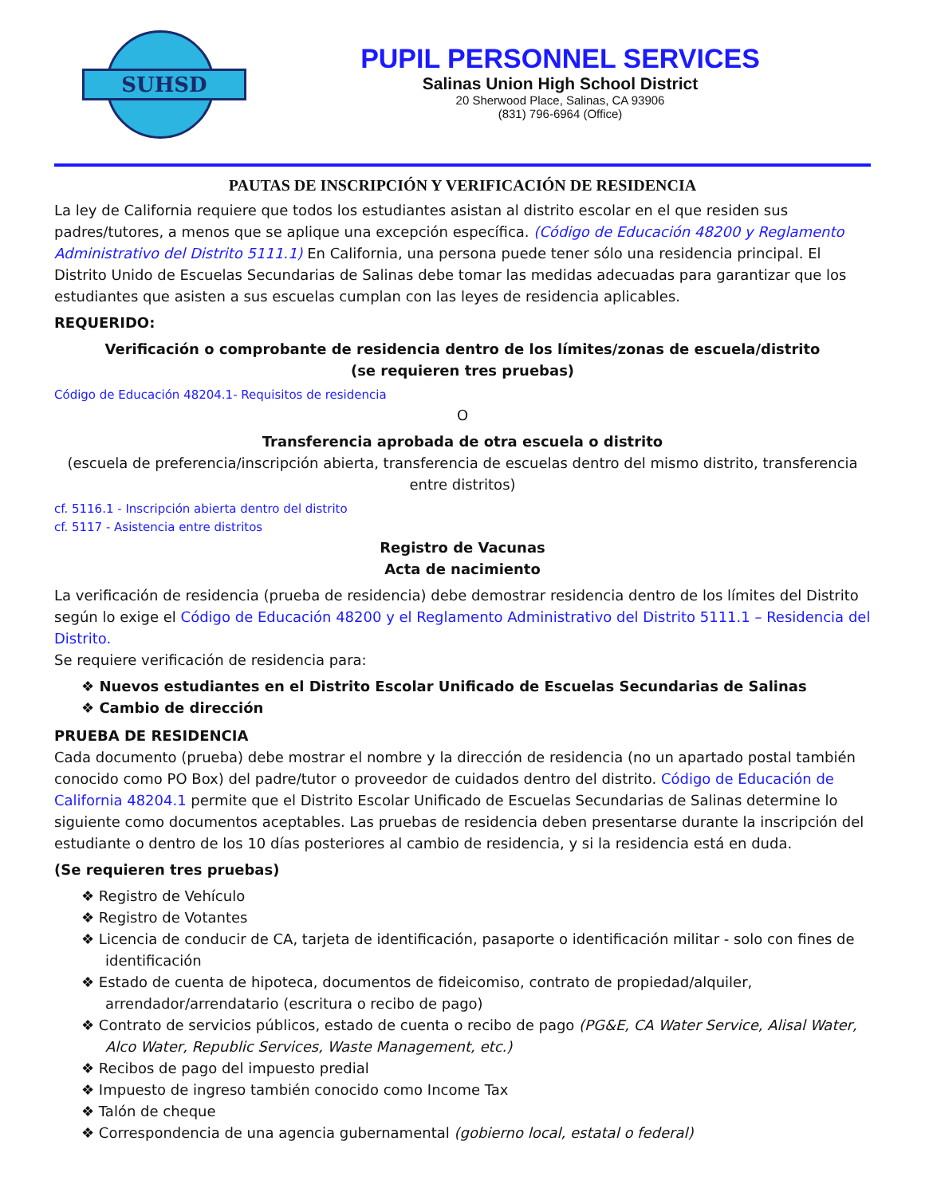SUHSD
PUPIL PERSONNEL SERVICES
Salinas Union High School District
20 Sherwood Place, Salinas, CA 93906
(831) 796-6964 (Office)
PAUTAS DE INSCRIPCIÓN Y VERIFICACIÓN DE RESIDENCIA
La ley de California requiere que todos los estudiantes asistan al distrito escolar en el que residen sus padres/tutores, a menos que se aplique una excepción específica. (Código de Educación 48200 y Reglamento Administrativo del Distrito 5111.1) En California, una persona puede tener sólo una residencia principal. El Distrito Unido de Escuelas Secundarias de Salinas debe tomar las medidas adecuadas para garantizar que los estudiantes que asisten a sus escuelas cumplan con las leyes de residencia aplicables.
REQUERIDO:
Verificación o comprobante de residencia dentro de los límites/zonas de escuela/distrito
(se requieren tres pruebas)
Código de Educación 48204.1- Requisitos de residencia
O
Transferencia aprobada de otra escuela o distrito
(escuela de preferencia/inscripción abierta, transferencia de escuelas dentro del mismo distrito, transferencia entre distritos)
cf. 5116.1 - Inscripción abierta dentro del distrito
cf. 5117 - Asistencia entre distritos
Registro de Vacunas
Acta de nacimiento
La verificación de residencia (prueba de residencia) debe demostrar residencia dentro de los límites del Distrito según lo exige el Código de Educación 48200 y el Reglamento Administrativo del Distrito 5111.1 – Residencia del Distrito.
Se requiere verificación de residencia para:
❖ Nuevos estudiantes en el Distrito Escolar Unificado de Escuelas Secundarias de Salinas
❖ Cambio de dirección
PRUEBA DE RESIDENCIA
Cada documento (prueba) debe mostrar el nombre y la dirección de residencia (no un apartado postal también conocido como PO Box) del padre/tutor o proveedor de cuidados dentro del distrito. Código de Educación de California 48204.1 permite que el Distrito Escolar Unificado de Escuelas Secundarias de Salinas determine lo siguiente como documentos aceptables. Las pruebas de residencia deben presentarse durante la inscripción del estudiante o dentro de los 10 días posteriores al cambio de residencia, y si la residencia está en duda.
(Se requieren tres pruebas)
❖ Registro de Vehículo
❖ Registro de Votantes
❖ Licencia de conducir de CA, tarjeta de identificación, pasaporte o identificación militar - solo con fines de identificación
❖ Estado de cuenta de hipoteca, documentos de fideicomiso, contrato de propiedad/alquiler, arrendador/arrendatario (escritura o recibo de pago)
❖ Contrato de servicios públicos, estado de cuenta o recibo de pago (PG&E, CA Water Service, Alisal Water, Alco Water, Republic Services, Waste Management, etc.)
❖ Recibos de pago del impuesto predial
❖ Impuesto de ingreso también conocido como Income Tax
❖ Talón de cheque
❖ Correspondencia de una agencia gubernamental (gobierno local, estatal o federal)